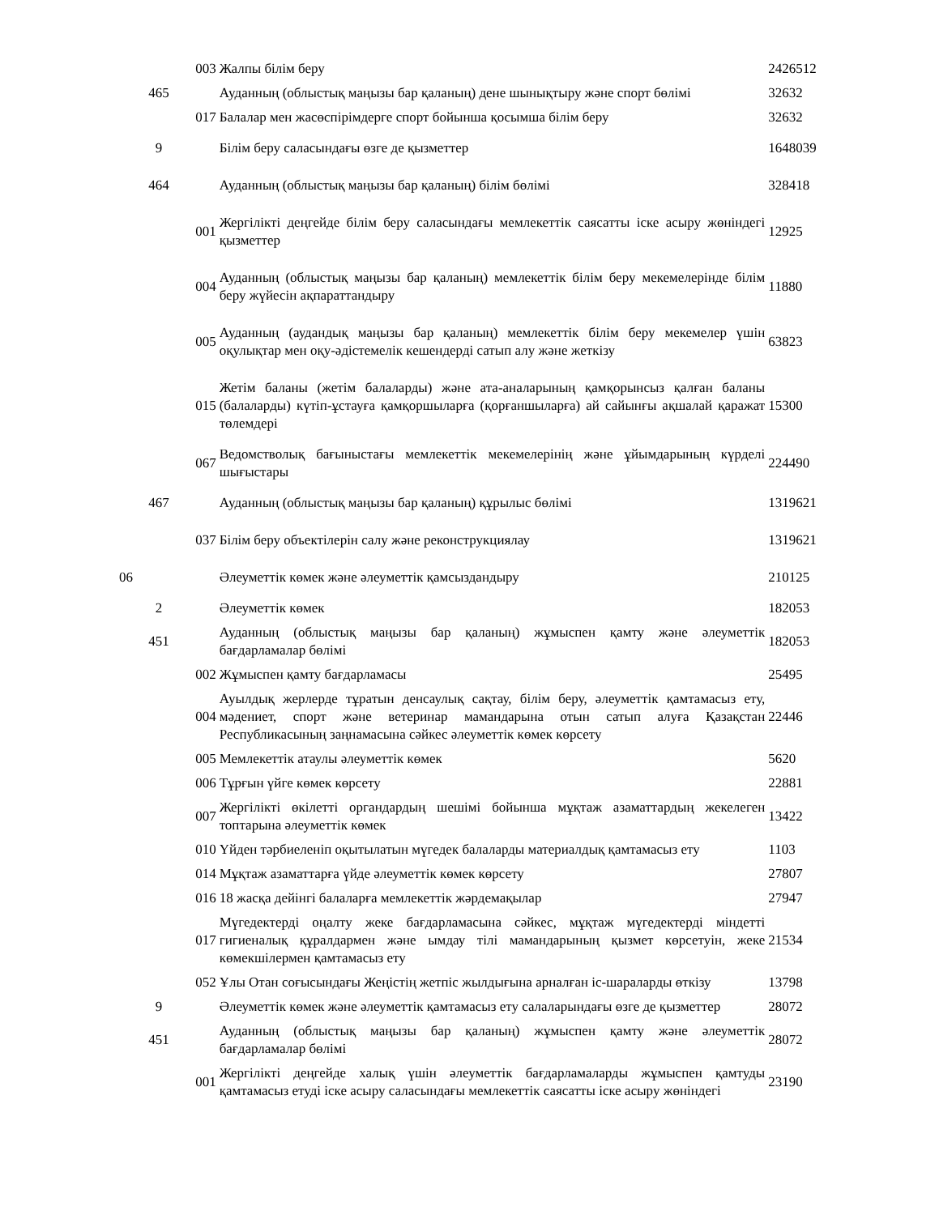| | | 003 | Жалпы білім беру | 2426512 |
| | 465 | | Ауданның (облыстық маңызы бар қаланың) дене шынықтыру және спорт бөлімі | 32632 |
| | | 017 | Балалар мен жасөспірімдерге спорт бойынша қосымша білім беру | 32632 |
| | 9 | | Білім беру саласындағы өзге де қызметтер | 1648039 |
| | 464 | | Ауданның (облыстық маңызы бар қаланың) білім бөлімі | 328418 |
| | | 001 | Жергілікті деңгейде білім беру саласындағы мемлекеттік саясатты іске асыру жөніндегі қызметтер | 12925 |
| | | 004 | Ауданның (облыстық маңызы бар қаланың) мемлекеттік білім беру мекемелерінде білім беру жүйесін ақпараттандыру | 11880 |
| | | 005 | Ауданның (аудандық маңызы бар қаланың) мемлекеттік білім беру мекемелер үшін оқулықтар мен оқу-әдістемелік кешендерді сатып алу және жеткізу | 63823 |
| | | 015 | Жетім баланы (жетім балаларды) және ата-аналарының қамқорынсыз қалған баланы (балаларды) күтіп-ұстауға қамқоршыларға (қорғаншыларға) ай сайынғы ақшалай қаражат төлемдері | 15300 |
| | | 067 | Ведомстволық бағыныстағы мемлекеттік мекемелерінің және ұйымдарының күрделі шығыстары | 224490 |
| | 467 | | Ауданның (облыстық маңызы бар қаланың) құрылыс бөлімі | 1319621 |
| | | 037 | Білім беру объектілерін салу және реконструкциялау | 1319621 |
| 06 | | | Әлеуметтік көмек және әлеуметтік қамсыздандыру | 210125 |
| | 2 | | Әлеуметтік көмек | 182053 |
| | 451 | | Ауданның (облыстық маңызы бар қаланың) жұмыспен қамту және әлеуметтік бағдарламалар бөлімі | 182053 |
| | | 002 | Жұмыспен қамту бағдарламасы | 25495 |
| | | 004 | Ауылдық жерлерде тұратын денсаулық сақтау, білім беру, әлеуметтік қамтамасыз ету, мәдениет, спорт және ветеринар мамандарына отын сатып алуға Қазақстан Республикасының заңнамасына сәйкес әлеуметтік көмек көрсету | 22446 |
| | | 005 | Мемлекеттік атаулы әлеуметтік көмек | 5620 |
| | | 006 | Тұрғын үйге көмек көрсету | 22881 |
| | | 007 | Жергілікті өкілетті органдардың шешімі бойынша мұқтаж азаматтардың жекелеген топтарына әлеуметтік көмек | 13422 |
| | | 010 | Үйден тәрбиеленіп оқытылатын мүгедек балаларды материалдық қамтамасыз ету | 1103 |
| | | 014 | Мұқтаж азаматтарға үйде әлеуметтік көмек көрсету | 27807 |
| | | 016 | 18 жасқа дейінгі балаларға мемлекеттік жәрдемақылар | 27947 |
| | | 017 | Мүгедектерді оңалту жеке бағдарламасына сәйкес, мұқтаж мүгедектерді міндетті гигиеналық құралдармен және ымдау тілі мамандарының қызмет көрсетуін, жеке көмекшілермен қамтамасыз ету | 21534 |
| | | 052 | Ұлы Отан соғысындағы Жеңістің жетпіс жылдығына арналған іс-шараларды өткізу | 13798 |
| | 9 | | Әлеуметтік көмек және әлеуметтік қамтамасыз ету салаларындағы өзге де қызметтер | 28072 |
| | 451 | | Ауданның (облыстық маңызы бар қаланың) жұмыспен қамту және әлеуметтік бағдарламалар бөлімі | 28072 |
| | | 001 | Жергілікті деңгейде халық үшін әлеуметтік бағдарламаларды жұмыспен қамтуды қамтамасыз етуді іске асыру саласындағы мемлекеттік саясатты іске асыру жөніндегі | 23190 |